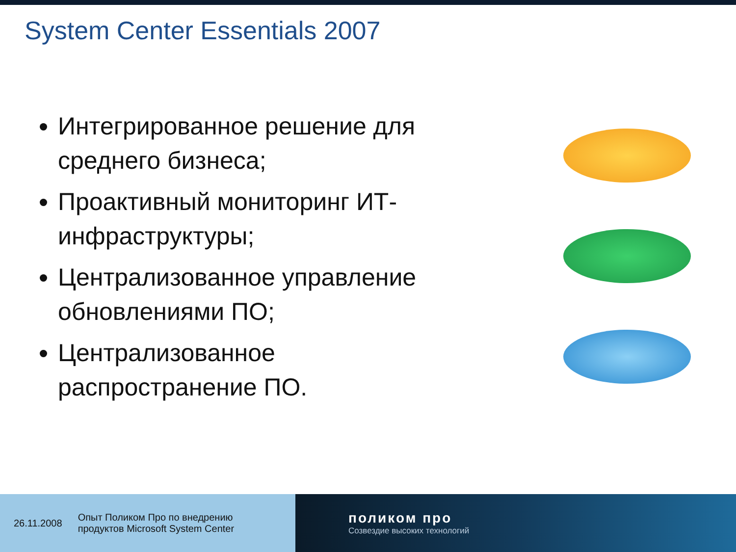System Center Essentials 2007
Интегрированное решение для среднего бизнеса;
Проактивный мониторинг ИТ-инфраструктуры;
Централизованное управление обновлениями ПО;
Централизованное распространение ПО.
26.11.2008 Опыт Поликом Про по внедрению
продуктов Microsoft System Center
поликом про
Созвездие высоких технологий